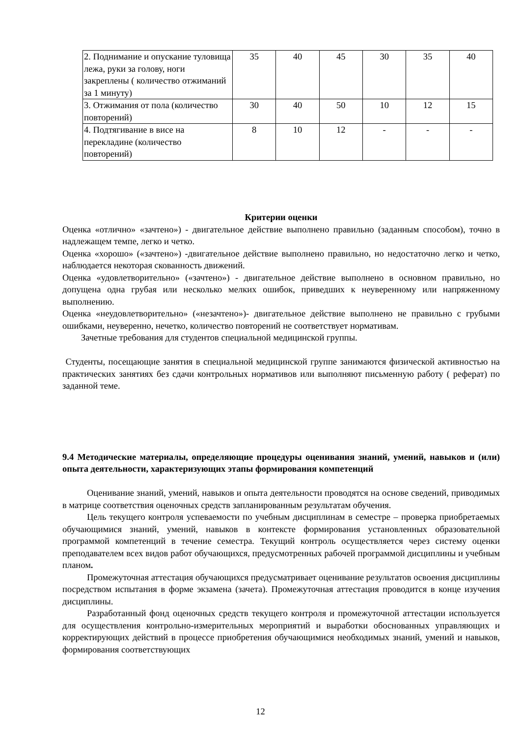| 2. Поднимание и опускание туловища лежа, руки за голову, ноги закреплены ( количество отжиманий за 1 минуту) | 35 | 40 | 45 | 30 | 35 | 40 |
| 3. Отжимания от пола (количество повторений) | 30 | 40 | 50 | 10 | 12 | 15 |
| 4. Подтягивание в висе на перекладине (количество повторений) | 8 | 10 | 12 | - | - | - |
Критерии оценки
Оценка «отлично» «зачтено») - двигательное действие выполнено правильно (заданным способом), точно в надлежащем темпе, легко и четко.
Оценка «хорошо» («зачтено») -двигательное действие выполнено правильно, но недостаточно легко и четко, наблюдается некоторая скованность движений.
Оценка «удовлетворительно» («зачтено») - двигательное действие выполнено в основном правильно, но допущена одна грубая или несколько мелких ошибок, приведших к неуверенному или напряженному выполнению.
Оценка «неудовлетворительно» («незачтено»)- двигательное действие выполнено не правильно с грубыми ошибками, неуверенно, нечетко, количество повторений не соответствует нормативам.
Зачетные требования для студентов специальной медицинской группы.
Студенты, посещающие занятия в специальной медицинской группе занимаются физической активностью на практических занятиях без сдачи контрольных нормативов или выполняют письменную работу ( реферат) по заданной теме.
9.4 Методические материалы, определяющие процедуры оценивания знаний, умений, навыков и (или) опыта деятельности, характеризующих этапы формирования компетенций
Оценивание знаний, умений, навыков и опыта деятельности проводятся на основе сведений, приводимых в матрице соответствия оценочных средств запланированным результатам обучения.
Цель текущего контроля успеваемости по учебным дисциплинам в семестре – проверка приобретаемых обучающимися знаний, умений, навыков в контексте формирования установленных образовательной программой компетенций в течение семестра. Текущий контроль осуществляется через систему оценки преподавателем всех видов работ обучающихся, предусмотренных рабочей программой дисциплины и учебным планом.
Промежуточная аттестация обучающихся предусматривает оценивание результатов освоения дисциплины посредством испытания в форме экзамена (зачета). Промежуточная аттестация проводится в конце изучения дисциплины.
Разработанный фонд оценочных средств текущего контроля и промежуточной аттестации используется для осуществления контрольно-измерительных мероприятий и выработки обоснованных управляющих и корректирующих действий в процессе приобретения обучающимися необходимых знаний, умений и навыков, формирования соответствующих
12